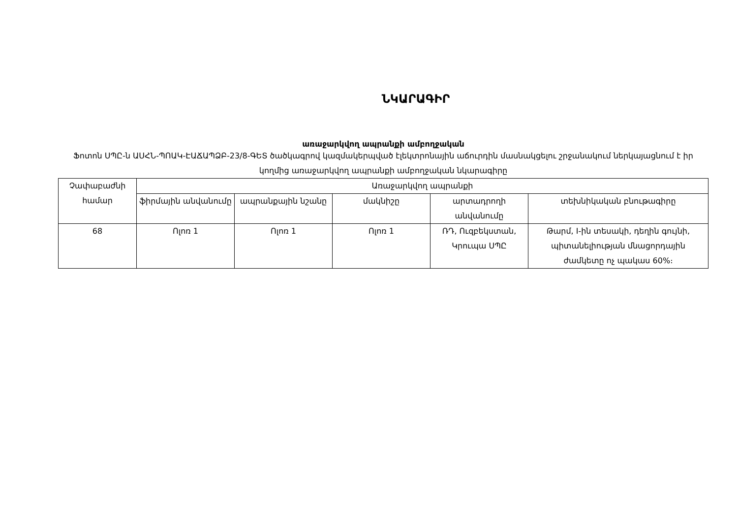ՆԿԱՐԱԳԻՐ
առաջարկվող ապրանքի ամբողջական
Ֆոտոն ՍՊԸ-ն ԱՍՀՆ-ՊՈԱԿ-ԷԱՃԱՊՁԲ-23/8-ԳԵՏ ծածկագրով կազմակերպված էլեկտրոնային աճուրդին մասնակցելու շրջանակում ներկայացնում է իր կողմից առաջարկվող ապրանքի ամբողջական նկարագիրը
| Չափաբաժնի համար | Առաջարկվող ապրանքի | | | | |
| --- | --- | --- | --- | --- | --- |
| | ֆիրմային անվանումը | ապրանքային նշանը | մակնիշը | արտադրողի անվանումը | տեխնիկական բնութագիրը |
| 68 | Ոլոռ 1 | Ոլոռ 1 | Ոլոռ 1 | ՌԴ, Ուզբեկստան, Կրուպա ՍՊԸ | Թարմ, I-ին տեսակի, դեղին գույնի, պիտանելիության մնացորդային ժամկետը ոչ պակաս 60%։ |